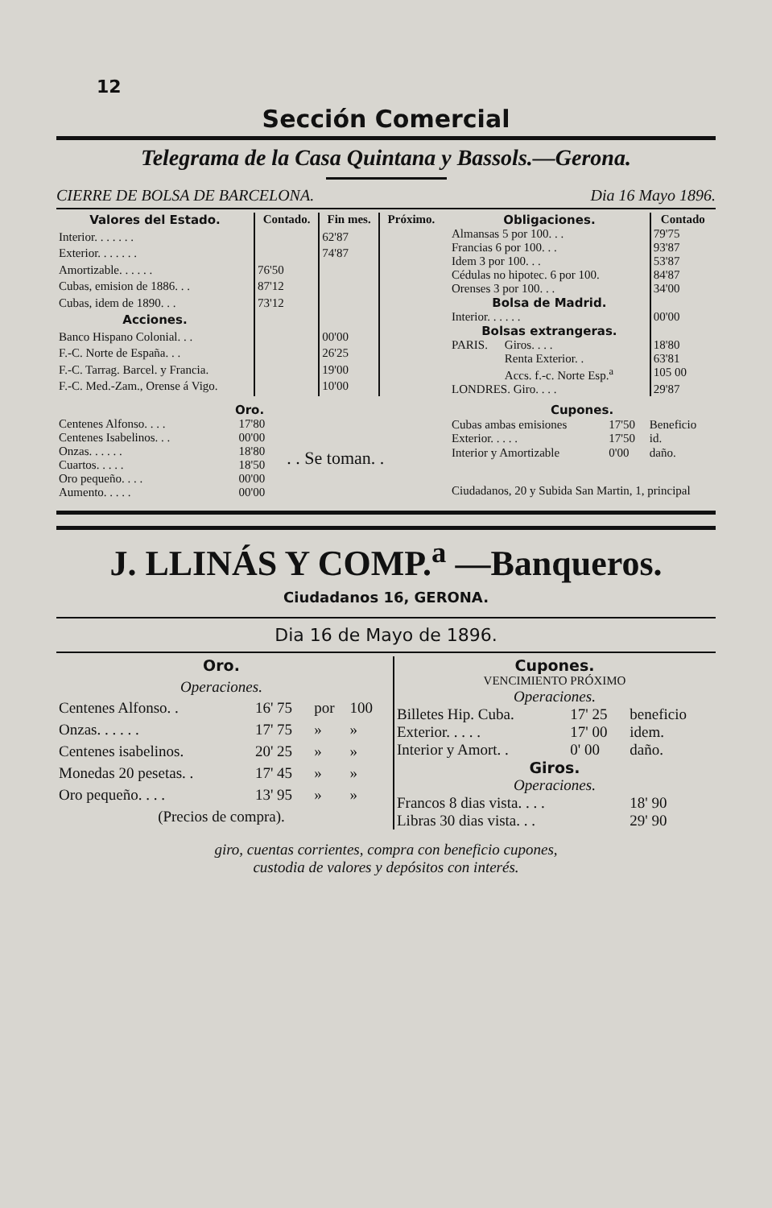12
Sección Comercial
Telegrama de la Casa Quintana y Bassols.—Gerona.
CIERRE DE BOLSA DE BARCELONA. Dia 16 Mayo 1896.
| Valores del Estado. | Contado. | Fin mes. | Próximo. |
| --- | --- | --- | --- |
| Interior. . . . . . . | | 62'87 | |
| Exterior. . . . . . . | | 74'87 | |
| Amortizable. . . . . . | 76'50 | | |
| Cubas, emision de 1886. . . | 87'12 | | |
| Cubas, idem de 1890. . . | 73'12 | | |
| Acciones. | | | |
| Banco Hispano Colonial. . . | | 00'00 | |
| F.-C. Norte de España. . . | | 26'25 | |
| F.-C. Tarrag. Barcel. y Francia. | | 19'00 | |
| F.-C. Med.-Zam., Orense á Vigo. | | 10'00 | |
| Obligaciones. | | Contado |
| --- | --- | --- |
| Almansas 5 por 100. . . | | 79'75 |
| Francias 6 por 100. . . | | 93'87 |
| Idem 3 por 100. . . | | 53'87 |
| Cédulas no hipotec. 6 por 100. | | 84'87 |
| Orenses 3 por 100. . . | | 34'00 |
| Bolsa de Madrid. | | |
| Interior. . . . . . | | 00'00 |
| Bolsas extrangeras. | | |
| PARIS. | Giros. . . . | 18'80 |
| | Renta Exterior. . | 63'81 |
| | Accs. f.-c. Norte Esp.<sup>a</sup> | 105 00 |
| LONDRES. Giro. . . . | | 29'87 |
| Oro. | | |
| --- | --- | --- |
| Centenes Alfonso. . . . | 17'80 | . . Se toman. . |
| Centenes Isabelinos. . . | 00'00 | |
| Onzas. . . . . . | 18'80 | |
| Cuartos. . . . . | 18'50 | |
| Oro pequeño. . . . | 00'00 | |
| Aumento. . . . . | 00'00 | |
| Cupones. | | |
| --- | --- | --- |
| Cubas ambas emisiones | 17'50 | Beneficio |
| Exterior. . . . . | 17'50 | id. |
| Interior y Amortizable | 0'00 | daño. |
| Ciudadanos, 20 y Subida San Martin, 1, principal | | |
J. LLINÁS Y COMP.<sup>a</sup> —Banqueros.
Ciudadanos 16, GERONA.
Dia 16 de Mayo de 1896.
| Oro. | | | |
| --- | --- | --- | --- |
| Operaciones. | | | |
| Centenes Alfonso. . | 16' 75 | por | 100 |
| Onzas. . . . . . | 17' 75 | » | » |
| Centenes isabelinos. | 20' 25 | » | » |
| Monedas 20 pesetas. . | 17' 45 | » | » |
| Oro pequeño. . . . | 13' 95 | » | » |
| (Precios de compra). | | | |
| Cupones. | | |
| --- | --- | --- |
| VENCIMIENTO PRÓXIMO | | |
| Operaciones. | | |
| Billetes Hip. Cuba. | 17' 25 | beneficio |
| Exterior. . . . . | 17' 00 | idem. |
| Interior y Amort. . | 0' 00 | daño. |
| Giros. | | |
| Operaciones. | | |
| Francos 8 dias vista. . . . | | 18' 90 |
| Libras 30 dias vista. . . | | 29' 90 |
giro, cuentas corrientes, compra con beneficio cupones,
custodia de valores y depósitos con interés.